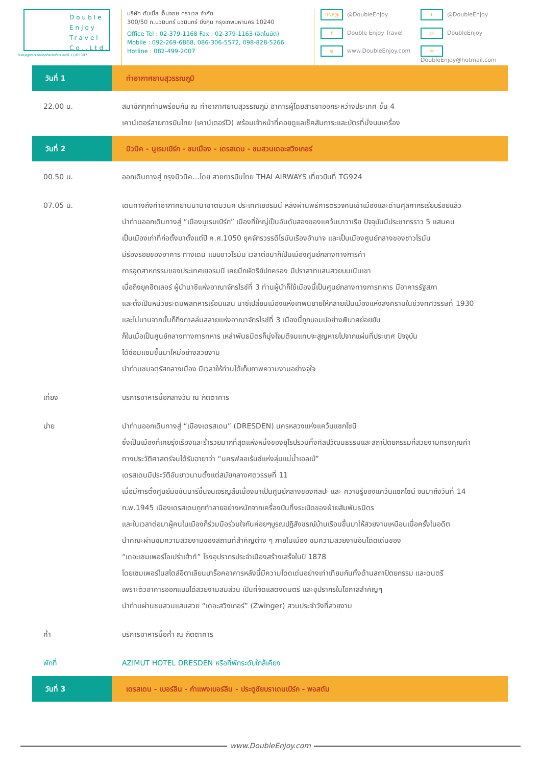Double
Enjoy
Travel
Co.,Ltd.
ใบอนุญาตประกอบธุรกิจนำเที่ยว เลขที่ 11/05307
บริษัท ดับเบิ้ล เอ็นจอย ทราเวล จำกัด
300/50 ถ.นวมินทร์ นวมินทร์ บึงกุ่ม กรุงเทพมหานคร 10240
Office Tel : 02-379-1168 Fax : 02-379-1163 (อัตโนมัติ)
Mobile : 092-269-6868, 086-306-5572, 098-828-5266
Hotline : 082-499-2007
LINE@ @DoubleEnjoy
t @DoubleEnjoy
f Double Enjoy Travel
◎ DoubleEnjoy
⊕ www.DoubleEnjoy.com
✉ DoubleEnjoy@hotmail.com
| วันที่ 1 | ท่าอากาศยานสุวรรณภูมิ |
| 22.00 น. | สมาชิกทุกท่านพร้อมกัน ณ ท่าอากาศยานสุวรรณภูมิ อาคารผู้โดยสารขาออกระหว่างประเทศ ชั้น 4 เคาน์เตอร์สายการบินไทย (เคาน์เตอร์D) พร้อมเจ้าหน้าที่คอยดูแลเช็คสัมภาระและบัตรที่นั่งบนเครื่อง |
| วันที่ 2 | มิวนิค - นูเรมเบิร์ก - ชมเมือง - เดรสเดน - ชมสวนเดอะสวิงเกอร์ |
| 00.50 น. | ออกเดินทางสู่ กรุงมิวนิค...โดย สายการบินไทย THAI AIRWAYS เที่ยวบินที่ TG924 |
| 07.05 น. | เดินทางถึงท่าอากาศยานนานาชาติมิวนิค ประเทศเยอรมนี หลังผ่านพิธีการตรวจคนเข้าเมืองและด่านศุลกากรเรียบร้อยแล้ว นำท่านออกเดินทางสู่ “เมืองนูเรมเบิร์ก” เมืองที่ใหญ่เป็นอันดับสองของแคว้นบาวาเรีย ปัจจุบันมีประชากรราว 5 แสนคน เป็นเมืองเก่าที่ก่อตั้งมาตั้งแต่ปี ค.ศ.1050 ยุคจักรวรรดิโรมันเรืองอำนาจ และเป็นเมืองศูนย์กลางของชาวโรมัน มีร่องรอยของอาคาร ทางเดิน แบบชาวโรมัน เวลาต่อมาก็เป็นเมืองศูนย์กลางทางการค้า การอุตสาหกรรมของประเทศเยอรมนี เคยมีกษัตริย์ปกครอง มีปราสาทแสนสวยบนเนินเขา เมื่อถึงยุคฮิตเลอร์ ผู้นำนาซีแห่งอาณาจักรไรช์ที่ 3 ท่านผู้นำก็ใช้เมืองนี้เป็นศูนย์กลางทางการทหาร มีอาคารรัฐสภา และตั้งเป็นหน่วยระดมพลทหารเรือนแสน นาซีเปลี่ยนเมืองแห่งเทพนิยายให้กลายเป็นเมืองแห่งสงครามในช่วงทศวรรษที่ 1930 และไม่นานจากนั้นก็ถึงกาลล่มสลายแห่งอาณาจักรไรช์ที่ 3 เมืองนี้ถูกบอมบ์อย่างพินาศย่อยยับ ก็ในเมื่อเป็นศูนย์กลางทางการทหาร เหล่าพันธมิตรก็มุ่งโจมตีจนแทบจะสูญหายไปจากแผ่นที่ประเทศ ปัจจุบัน ได้ซ่อมแซมขึ้นมาใหม่อย่างสวยงาม นำท่านชมจตุรัสกลางเมือง มีเวลาให้ท่านได้เก็บภาพความงามอย่างจุใจ |
| เที่ยง | บริการอาหารมื้อกลางวัน ณ ภัตตาคาร |
| บ่าย | นำท่านออกเดินทางสู่ “เมืองเดรสเดน” (DRESDEN) นครหลวงแห่งแคว้นแซกโซนี ซึ่งเป็นเมืองที่เคยรุ่งเรืองและร่ำรวยมากที่สุดแห่งหนึ่งของยุโรปรวมทั้งศิลปวัฒนธรรมและสถาปัตยกรรมที่สวยงามทรงคุณค่า ทางประวัติศาสตร์จนได้รับฉายาว่า “นครฟลอเร้นซ์แห่งลุ่มแม่น้ำเอลเบ้” เดรสเดนมีประวัติอันยาวนานตั้งแต่สมัยกลางศตวรรษที่ 11 เมื่อมีการตั้งศูนย์มิชชันนารีขึ้นจนเจริญสืบเนื่องมาเป็นศูนย์กลางของศิลปะ และ ความรู้ของแคว้นแซกโซนี จนมาถึงวันที่ 14 ก.พ.1945 เมืองเดรสเดนถูกทำลายอย่างหนักจากเครื่องบินทิ้งระเบิดของฝ่ายสัมพันธมิตร และในเวลาต่อมาผู้คนในเมืองก็ร่วมมือร่วมใจกันค่อยๆบูรณปฏิสังขรณ์บ้านเรือนขึ้นมาให้สวยงามเหมือนเมื่อครั้งในอดีต นำคณะผ่านชมความสวยงามของสถานที่สำคัญต่าง ๆ ภายในเมือง ชมความสวยงามอันโดดเด่นของ “เดอะเซมเพอร์โอเปร่าเฮ้าท์” โรงอุปรากรประจำเมืองสร้างเสร็จในปี 1878 โดยเซมเพอร์ในสไตล์อิตาเลียนบาร็อคอาคารหลังนี้มีความโดดเด่นอย่างเท่าเทียมกันทั้งด้านสถาปัตยกรรม และดนตรี เพราะตัวอาคารออกแบบได้สวยงามสมส่วน เป็นที่จัดแสดงดนตรี และอุปรากรในโอกาสสำคัญๆ นำท่านผ่านชมสวนแสนสวย “เดอะสวิงเกอร์” (Zwinger) สวนประจำวังที่สวยงาม |
| ค่ำ | บริการอาหารมื้อค่ำ ณ ภัตตาคาร |
| พักที่ | AZIMUT HOTEL DRESDEN หรือที่พักระดับใกล้เคียง |
| วันที่ 3 | เดรสเดน - เบอร์ลิน - กำแพงเบอร์ลิน - ประตูชัยบราเดนเบิร์ก - พอสดัม |
www.DoubleEnjoy.com